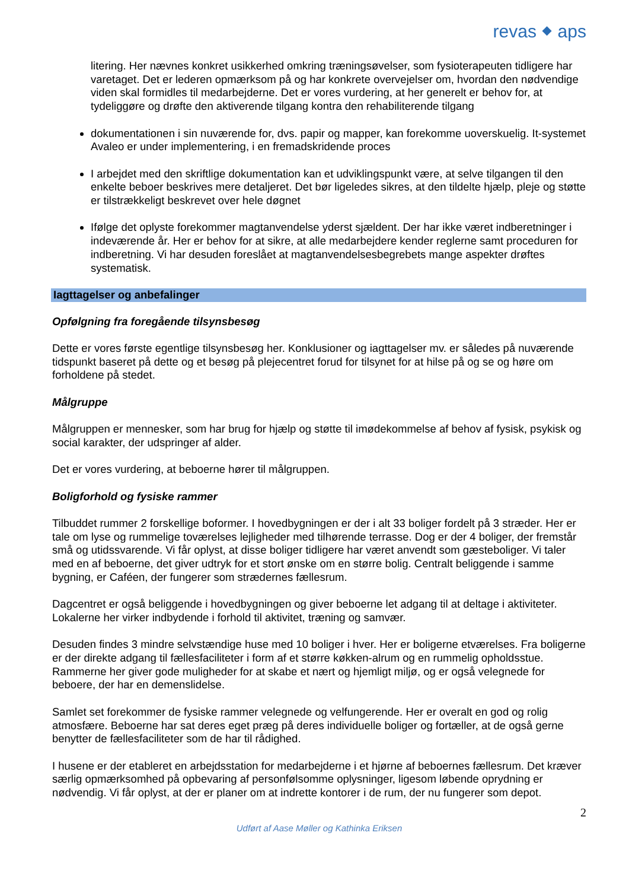revas ⬥ aps
litering. Her nævnes konkret usikkerhed omkring træningsøvelser, som fysioterapeuten tidligere har varetaget. Det er lederen opmærksom på og har konkrete overvejelser om, hvordan den nødvendige viden skal formidles til medarbejderne. Det er vores vurdering, at her generelt er behov for, at tydeliggøre og drøfte den aktiverende tilgang kontra den rehabiliterende tilgang
dokumentationen i sin nuværende for, dvs. papir og mapper, kan forekomme uoverskuelig. It-systemet Avaleo er under implementering, i en fremadskridende proces
I arbejdet med den skriftlige dokumentation kan et udviklingspunkt være, at selve tilgangen til den enkelte beboer beskrives mere detaljeret. Det bør ligeledes sikres, at den tildelte hjælp, pleje og støtte er tilstrækkeligt beskrevet over hele døgnet
Ifølge det oplyste forekommer magtanvendelse yderst sjældent. Der har ikke været indberetninger i indeværende år. Her er behov for at sikre, at alle medarbejdere kender reglerne samt proceduren for indberetning. Vi har desuden foreslået at magtanvendelsesbegrebets mange aspekter drøftes systematisk.
Iagttagelser og anbefalinger
Opfølgning fra foregående tilsynsbesøg
Dette er vores første egentlige tilsynsbesøg her. Konklusioner og iagttagelser mv. er således på nuværende tidspunkt baseret på dette og et besøg på plejecentret forud for tilsynet for at hilse på og se og høre om forholdene på stedet.
Målgruppe
Målgruppen er mennesker, som har brug for hjælp og støtte til imødekommelse af behov af fysisk, psykisk og social karakter, der udspringer af alder.
Det er vores vurdering, at beboerne hører til målgruppen.
Boligforhold og fysiske rammer
Tilbuddet rummer 2 forskellige boformer. I hovedbygningen er der i alt 33 boliger fordelt på 3 stræder. Her er tale om lyse og rummelige toværelses lejligheder med tilhørende terrasse. Dog er der 4 boliger, der fremstår små og utidssvarende. Vi får oplyst, at disse boliger tidligere har været anvendt som gæsteboliger. Vi taler med en af beboerne, det giver udtryk for et stort ønske om en større bolig. Centralt beliggende i samme bygning, er Caféen, der fungerer som strædernes fællesrum.
Dagcentret er også beliggende i hovedbygningen og giver beboerne let adgang til at deltage i aktiviteter. Lokalerne her virker indbydende i forhold til aktivitet, træning og samvær.
Desuden findes 3 mindre selvstændige huse med 10 boliger i hver. Her er boligerne etværelses. Fra boligerne er der direkte adgang til fællesfaciliteter i form af et større køkken-alrum og en rummelig opholdsstue. Rammerne her giver gode muligheder for at skabe et nært og hjemligt miljø, og er også velegnede for beboere, der har en demenslidelse.
Samlet set forekommer de fysiske rammer velegnede og velfungerende. Her er overalt en god og rolig atmosfære. Beboerne har sat deres eget præg på deres individuelle boliger og fortæller, at de også gerne benytter de fællesfaciliteter som de har til rådighed.
I husene er der etableret en arbejdsstation for medarbejderne i et hjørne af beboernes fællesrum. Det kræver særlig opmærksomhed på opbevaring af personfølsomme oplysninger, ligesom løbende oprydning er nødvendig. Vi får oplyst, at der er planer om at indrette kontorer i de rum, der nu fungerer som depot.
2
Udført af Aase Møller og Kathinka Eriksen